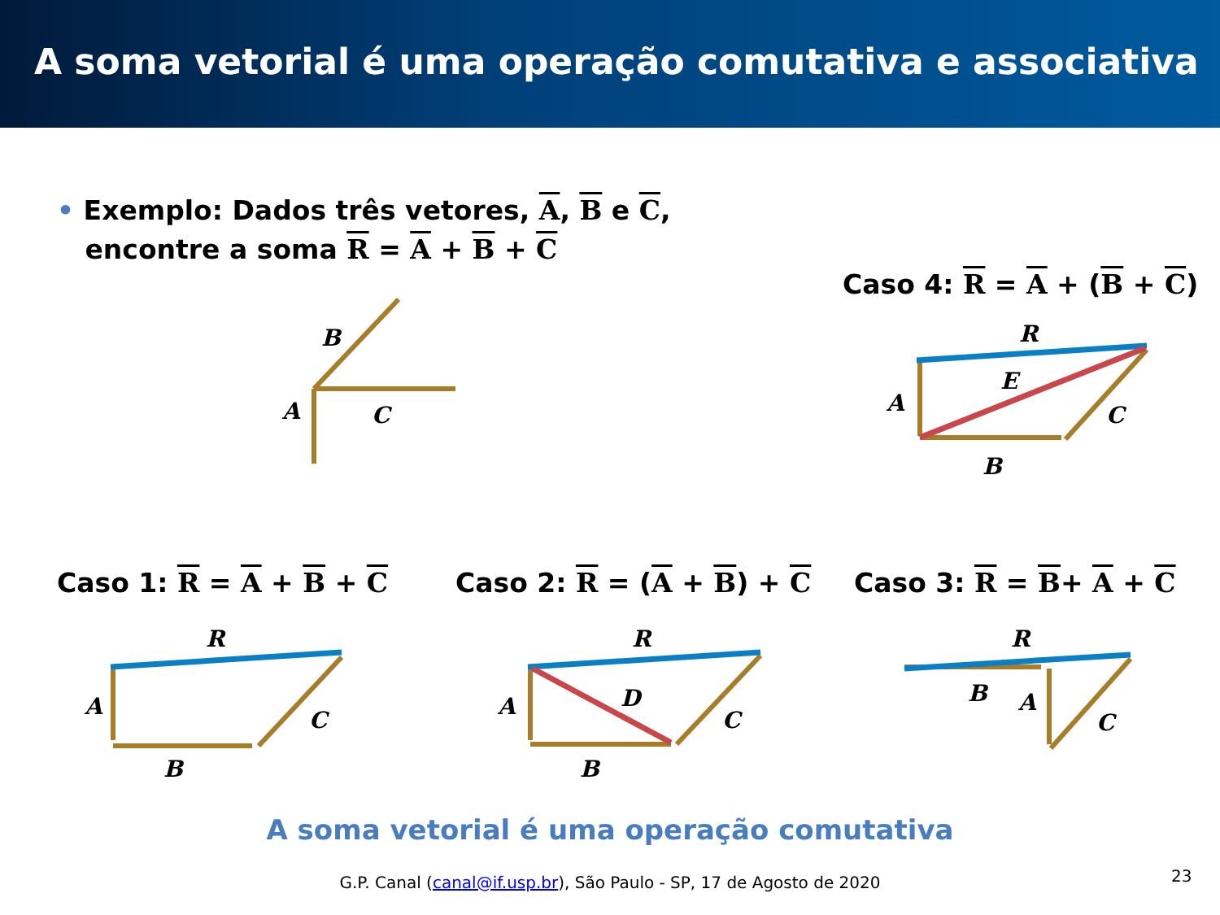A soma vetorial é uma operação comutativa e associativa
• Exemplo: Dados três vetores, A, B e C,
encontre a soma R = A + B + C
Caso 4: R = A + (B + C)
Caso 1: R = A + B + C Caso 2: R = (A + B) + C Caso 3: R = B+ A + C
B
A
C
R
E
A
C
B
R
A
C
B
R
D
A
C
B
R
B
A
C
A soma vetorial é uma operação comutativa
G.P. Canal (canal@if.usp.br), São Paulo - SP, 17 de Agosto de 2020
23